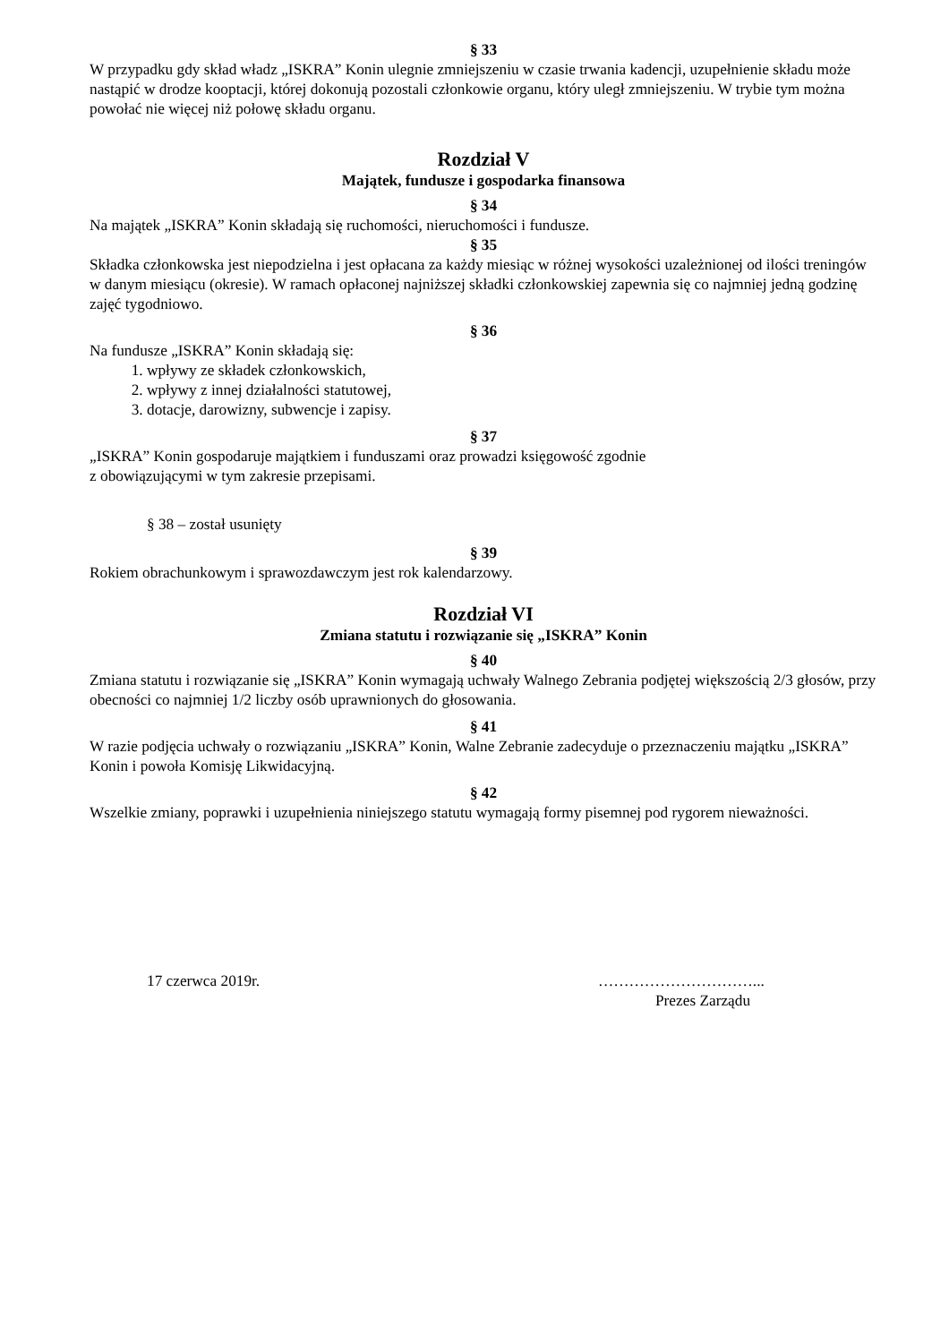§ 33
W przypadku gdy skład władz „ISKRA” Konin ulegnie zmniejszeniu w czasie trwania kadencji, uzupełnienie składu może nastąpić w drodze kooptacji, której dokonują pozostali członkowie organu, który uległ zmniejszeniu. W trybie tym można powołać nie więcej niż połowę składu organu.
Rozdział V
Majątek, fundusze i gospodarka finansowa
§ 34
Na majątek „ISKRA” Konin składają się ruchomości, nieruchomości i fundusze.
§ 35
Składka członkowska jest niepodzielna i jest opłacana za każdy miesiąc w różnej wysokości uzależnionej od ilości treningów w danym miesiącu (okresie). W ramach opłaconej najniższej składki członkowskiej zapewnia się co najmniej jedną godzinę zajęć tygodniowo.
§ 36
Na fundusze „ISKRA” Konin składają się:
1. wpływy ze składek członkowskich,
2. wpływy z innej działalności statutowej,
3. dotacje, darowizny, subwencje i zapisy.
§ 37
„ISKRA” Konin gospodaruje majątkiem i funduszami oraz prowadzi księgowość zgodnie
z obowiązującymi w tym zakresie przepisami.
§ 38 – został usunięty
§ 39
Rokiem obrachunkowym i sprawozdawczym jest rok kalendarzowy.
Rozdział VI
Zmiana statutu i rozwiązanie się „ISKRA” Konin
§ 40
Zmiana statutu i rozwiązanie się „ISKRA” Konin wymagają uchwały Walnego Zebrania podjętej większością 2/3 głosów, przy obecności co najmniej 1/2 liczby osób uprawnionych do głosowania.
§ 41
W razie podjęcia uchwały o rozwiązaniu „ISKRA” Konin, Walne Zebranie zadecyduje o przeznaczeniu majątku „ISKRA” Konin i powoła Komisję Likwidacyjną.
§ 42
Wszelkie zmiany, poprawki i uzupełnienia niniejszego statutu wymagają formy pisemnej pod rygorem nieważności.
17 czerwca 2019r. …………………………...
Prezes Zarządu